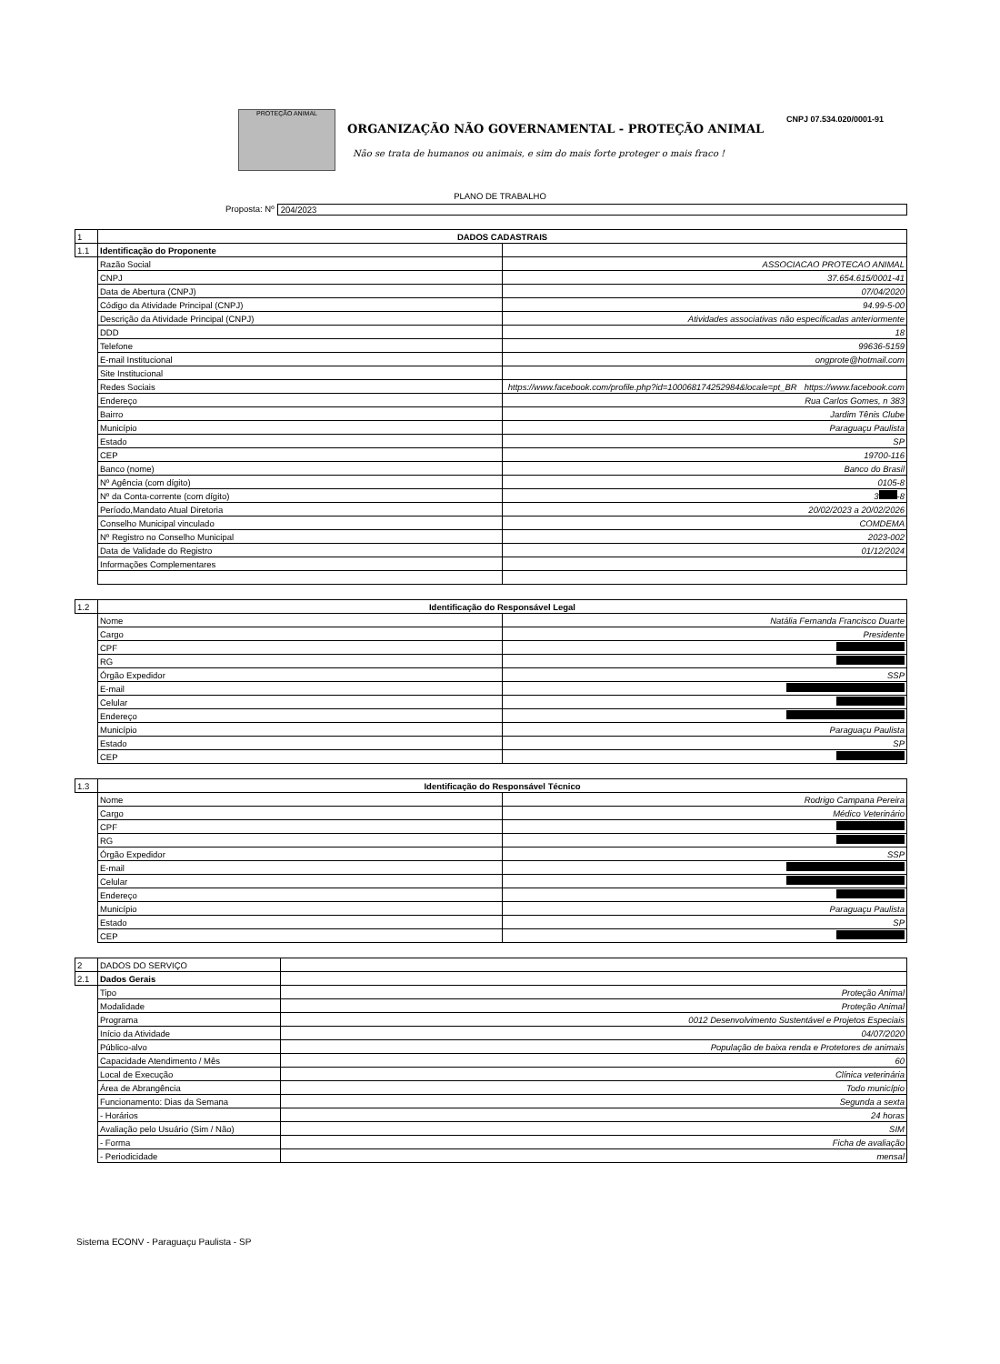PROTEÇÃO ANIMAL
ORGANIZAÇÃO NÃO GOVERNAMENTAL - PROTEÇÃO ANIMAL
Não se trata de humanos ou animais, e sim do mais forte proteger o mais fraco !
CNPJ 07.534.020/0001-91
PLANO DE TRABALHO
Proposta: Nº
204/2023
| 1 | DADOS CADASTRAIS | |
| 1.1 | Identificação do Proponente | |
| | Razão Social | ASSOCIACAO PROTECAO ANIMAL |
| | CNPJ | 37.654.615/0001-41 |
| | Data de Abertura (CNPJ) | 07/04/2020 |
| | Código da Atividade Principal (CNPJ) | 94.99-5-00 |
| | Descrição da Atividade Principal (CNPJ) | Atividades associativas não especificadas anteriormente |
| | DDD | 18 |
| | Telefone | 99636-5159 |
| | E-mail Institucional | ongprote@hotmail.com |
| | Site Institucional | |
| | Redes Sociais | https://www.facebook.com/profile.php?id=100068174252984&locale=pt_BR https://www.facebook.com |
| | Endereço | Rua Carlos Gomes, n 383 |
| | Bairro | Jardim Tênis Clube |
| | Município | Paraguaçu Paulista |
| | Estado | SP |
| | CEP | 19700-116 |
| | Banco (nome) | Banco do Brasil |
| | Nº Agência (com dígito) | 0105-8 |
| | Nº da Conta-corrente (com dígito) | 3 -8 |
| | Período,Mandato Atual Diretoria | 20/02/2023 a 20/02/2026 |
| | Conselho Municipal vinculado | COMDEMA |
| | Nº Registro no Conselho Municipal | 2023-002 |
| | Data de Validade do Registro | 01/12/2024 |
| | Informações Complementares | |
| 1.2 | Identificação do Responsável Legal | |
| | Nome | Natália Fernanda Francisco Duarte |
| | Cargo | Presidente |
| | CPF | |
| | RG | |
| | Órgão Expedidor | SSP |
| | E-mail | |
| | Celular | |
| | Endereço | |
| | Município | Paraguaçu Paulista |
| | Estado | SP |
| | CEP | |
| 1.3 | Identificação do Responsável Técnico | |
| | Nome | Rodrigo Campana Pereira |
| | Cargo | Médico Veterinário |
| | CPF | |
| | RG | |
| | Órgão Expedidor | SSP |
| | E-mail | |
| | Celular | |
| | Endereço | |
| | Município | Paraguaçu Paulista |
| | Estado | SP |
| | CEP | |
| 2 | DADOS DO SERVIÇO | |
| 2.1 | Dados Gerais | |
| | Tipo | Proteção Animal |
| | Modalidade | Proteção Animal |
| | Programa | 0012 Desenvolvimento Sustentável e Projetos Especiais |
| | Início da Atividade | 04/07/2020 |
| | Público-alvo | População de baixa renda e Protetores de animais |
| | Capacidade Atendimento / Mês | 60 |
| | Local de Execução | Clínica veterinária |
| | Área de Abrangência | Todo município |
| | Funcionamento: Dias da Semana | Segunda a sexta |
| | - Horários | 24 horas |
| | Avaliação pelo Usuário (Sim / Não) | SIM |
| | - Forma | Ficha de avaliação |
| | - Periodicidade | mensal |
Sistema ECONV - Paraguaçu Paulista - SP